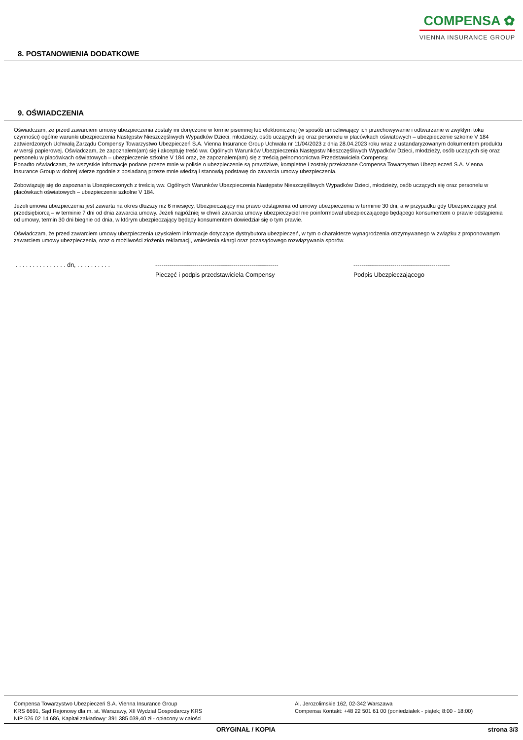COMPENSA ✿
VIENNA INSURANCE GROUP
8. POSTANOWIENIA DODATKOWE
9. OŚWIADCZENIA
Oświadczam, że przed zawarciem umowy ubezpieczenia zostały mi doręczone w formie pisemnej lub elektronicznej (w sposób umożliwiający ich przechowywanie i odtwarzanie w zwykłym toku czynności) ogólne warunki ubezpieczenia Następstw Nieszczęśliwych Wypadków Dzieci, młodzieży, osób uczących się oraz personelu w placówkach oświatowych – ubezpieczenie szkolne V 184 zatwierdzonych Uchwałą Zarządu Compensy Towarzystwo Ubezpieczeń S.A. Vienna Insurance Group Uchwała nr 11/04/2023 z dnia 28.04.2023 roku wraz z ustandaryzowanym dokumentem produktu w wersji papierowej. Oświadczam, że zapoznałem(am) się i akceptuję treść ww. Ogólnych Warunków Ubezpieczenia Następstw Nieszczęśliwych Wypadków Dzieci, młodzieży, osób uczących się oraz personelu w placówkach oświatowych – ubezpieczenie szkolne V 184 oraz, że zapoznałem(am) się z treścią pełnomocnictwa Przedstawiciela Compensy.
Ponadto oświadczam, że wszystkie informacje podane przeze mnie w polisie o ubezpieczenie są prawdziwe, kompletne i zostały przekazane Compensa Towarzystwo Ubezpieczeń S.A. Vienna Insurance Group w dobrej wierze zgodnie z posiadaną przeze mnie wiedzą i stanowią podstawę do zawarcia umowy ubezpieczenia.
Zobowiązuję się do zapoznania Ubezpieczonych z treścią ww. Ogólnych Warunków Ubezpieczenia Następstw Nieszczęśliwych Wypadków Dzieci, młodzieży, osób uczących się oraz personelu w placówkach oświatowych – ubezpieczenie szkolne V 184.
Jeżeli umowa ubezpieczenia jest zawarta na okres dłuższy niż 6 miesięcy, Ubezpieczający ma prawo odstąpienia od umowy ubezpieczenia w terminie 30 dni, a w przypadku gdy Ubezpieczający jest przedsiębiorcą – w terminie 7 dni od dnia zawarcia umowy. Jeżeli najpóźniej w chwili zawarcia umowy ubezpieczyciel nie poinformował ubezpieczającego będącego konsumentem o prawie odstąpienia od umowy, termin 30 dni biegnie od dnia, w którym ubezpieczający będący konsumentem dowiedział się o tym prawie.
Oświadczam, że przed zawarciem umowy ubezpieczenia uzyskałem informacje dotyczące dystrybutora ubezpieczeń, w tym o charakterze wynagrodzenia otrzymywanego w związku z proponowanym zawarciem umowy ubezpieczenia, oraz o możliwości złożenia reklamacji, wniesienia skargi oraz pozasądowego rozwiązywania sporów.
. . . . . . . . . . . . . . . dn, . . . . . . . . . .
------------------------------------------------------------
Pieczęć i podpis przedstawiciela Compensy
-----------------------------------------------
Podpis Ubezpieczającego
Compensa Towarzystwo Ubezpieczeń S.A. Vienna Insurance Group
KRS 6691, Sąd Rejonowy dla m. st. Warszawy, XII Wydział Gospodarczy KRS
NIP 526 02 14 686, Kapitał zakładowy: 391 385 039,40 zł - opłacony w całości
Al. Jerozolimskie 162, 02-342 Warszawa
Compensa Kontakt: +48 22 501 61 00 (poniedziałek - piątek; 8:00 - 18:00)
ORYGINAŁ / KOPIA strona 3/3